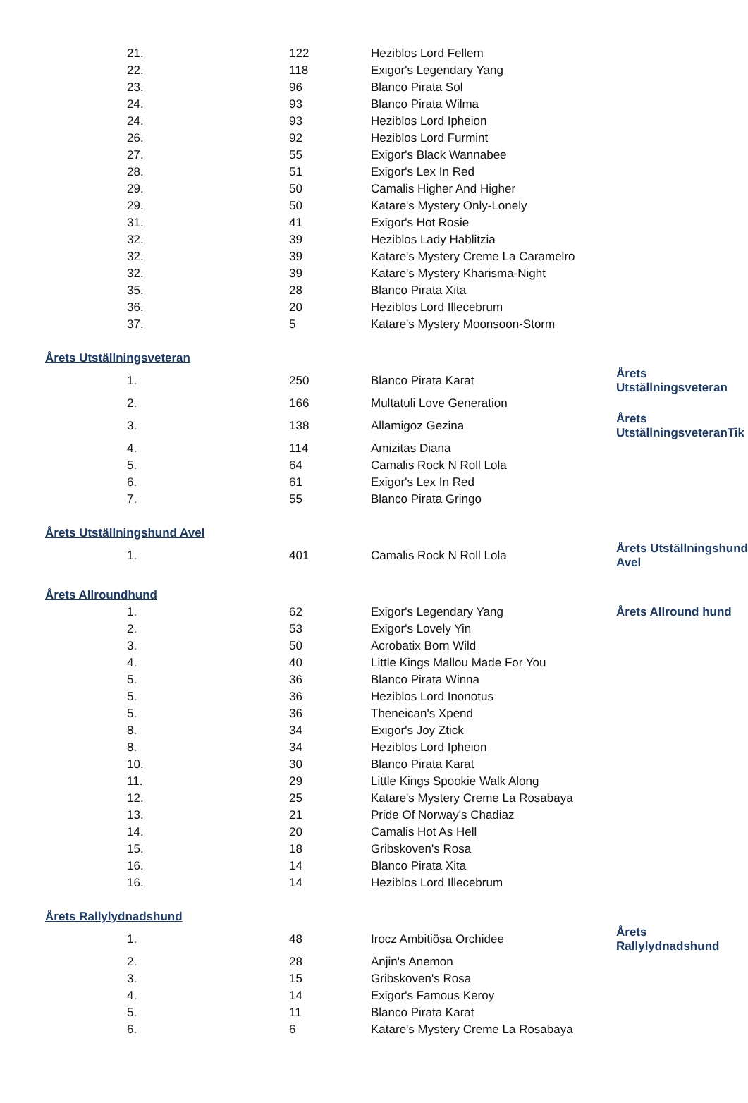| 21. | 122 | Heziblos Lord Fellem | |
| 22. | 118 | Exigor's Legendary Yang | |
| 23. | 96 | Blanco Pirata Sol | |
| 24. | 93 | Blanco Pirata Wilma | |
| 24. | 93 | Heziblos Lord Ipheion | |
| 26. | 92 | Heziblos Lord Furmint | |
| 27. | 55 | Exigor's Black Wannabee | |
| 28. | 51 | Exigor's Lex In Red | |
| 29. | 50 | Camalis Higher And Higher | |
| 29. | 50 | Katare's Mystery Only-Lonely | |
| 31. | 41 | Exigor's Hot Rosie | |
| 32. | 39 | Heziblos Lady Hablitzia | |
| 32. | 39 | Katare's Mystery Creme La Caramelro | |
| 32. | 39 | Katare's Mystery Kharisma-Night | |
| 35. | 28 | Blanco Pirata Xita | |
| 36. | 20 | Heziblos Lord Illecebrum | |
| 37. | 5 | Katare's Mystery Moonsoon-Storm | |
| Årets Utställningsveteran | | | |
| 1. | 250 | Blanco Pirata Karat | Årets Utställningsveteran |
| 2. | 166 | Multatuli Love Generation | |
| 3. | 138 | Allamigoz Gezina | Årets UtställningsveteranTik |
| 4. | 114 | Amizitas Diana | |
| 5. | 64 | Camalis Rock N Roll Lola | |
| 6. | 61 | Exigor's Lex In Red | |
| 7. | 55 | Blanco Pirata Gringo | |
| Årets Utställningshund Avel | | | |
| 1. | 401 | Camalis Rock N Roll Lola | Årets Utställningshund Avel |
| Årets Allroundhund | | | |
| 1. | 62 | Exigor's Legendary Yang | Årets Allround hund |
| 2. | 53 | Exigor's Lovely Yin | |
| 3. | 50 | Acrobatix Born Wild | |
| 4. | 40 | Little Kings Mallou Made For You | |
| 5. | 36 | Blanco Pirata Winna | |
| 5. | 36 | Heziblos Lord Inonotus | |
| 5. | 36 | Theneican's Xpend | |
| 8. | 34 | Exigor's Joy Ztick | |
| 8. | 34 | Heziblos Lord Ipheion | |
| 10. | 30 | Blanco Pirata Karat | |
| 11. | 29 | Little Kings Spookie Walk Along | |
| 12. | 25 | Katare's Mystery Creme La Rosabaya | |
| 13. | 21 | Pride Of Norway's Chadiaz | |
| 14. | 20 | Camalis Hot As Hell | |
| 15. | 18 | Gribskoven's Rosa | |
| 16. | 14 | Blanco Pirata Xita | |
| 16. | 14 | Heziblos Lord Illecebrum | |
| Årets Rallylydnadshund | | | |
| 1. | 48 | Irocz Ambitiösa Orchidee | Årets Rallylydnadshund |
| 2. | 28 | Anjin's Anemon | |
| 3. | 15 | Gribskoven's Rosa | |
| 4. | 14 | Exigor's Famous Keroy | |
| 5. | 11 | Blanco Pirata Karat | |
| 6. | 6 | Katare's Mystery Creme La Rosabaya | |